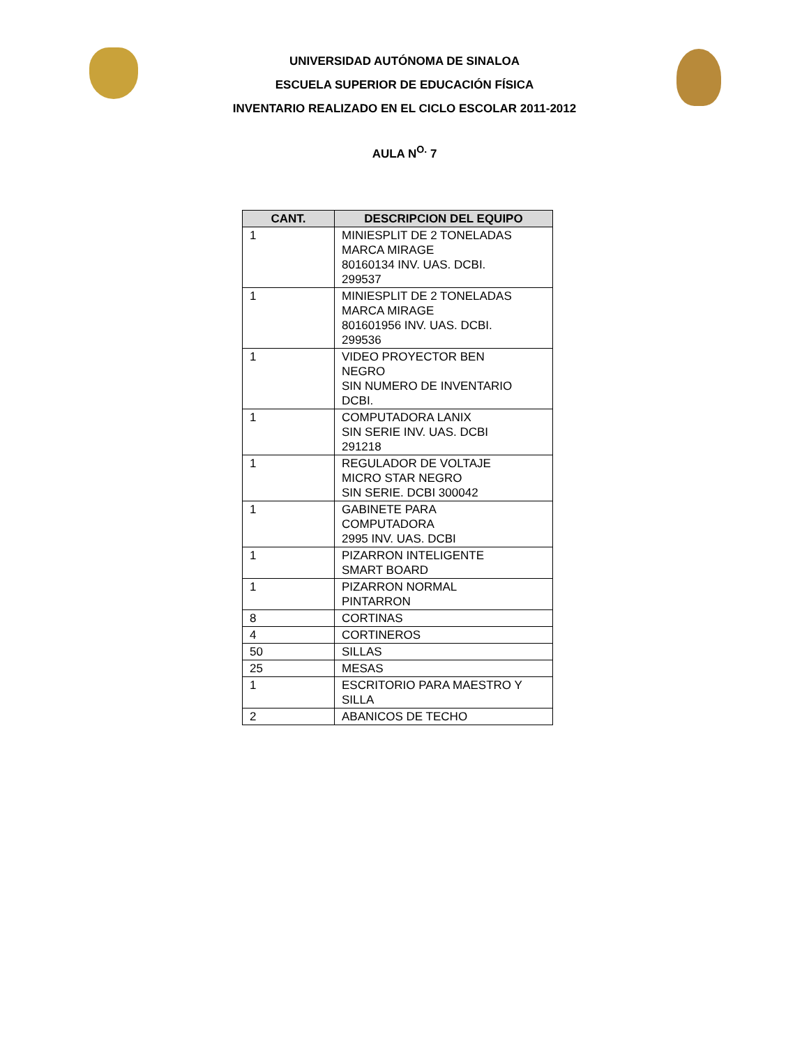UNIVERSIDAD AUTÓNOMA DE SINALOA
ESCUELA SUPERIOR DE EDUCACIÓN FÍSICA
INVENTARIO REALIZADO EN EL CICLO ESCOLAR 2011-2012
AULA N<sup>O.</sup> 7
| CANT. | DESCRIPCION DEL EQUIPO |
| --- | --- |
| 1 | MINIESPLIT DE 2 TONELADAS MARCA MIRAGE 80160134 INV. UAS. DCBI. 299537 |
| 1 | MINIESPLIT DE 2 TONELADAS MARCA MIRAGE 801601956 INV. UAS. DCBI. 299536 |
| 1 | VIDEO PROYECTOR BEN NEGRO SIN NUMERO DE INVENTARIO DCBI. |
| 1 | COMPUTADORA LANIX SIN SERIE INV. UAS. DCBI 291218 |
| 1 | REGULADOR DE VOLTAJE MICRO STAR NEGRO SIN SERIE. DCBI 300042 |
| 1 | GABINETE PARA COMPUTADORA 2995 INV. UAS. DCBI |
| 1 | PIZARRON INTELIGENTE SMART BOARD |
| 1 | PIZARRON NORMAL PINTARRON |
| 8 | CORTINAS |
| 4 | CORTINEROS |
| 50 | SILLAS |
| 25 | MESAS |
| 1 | ESCRITORIO PARA MAESTRO Y SILLA |
| 2 | ABANICOS DE TECHO |